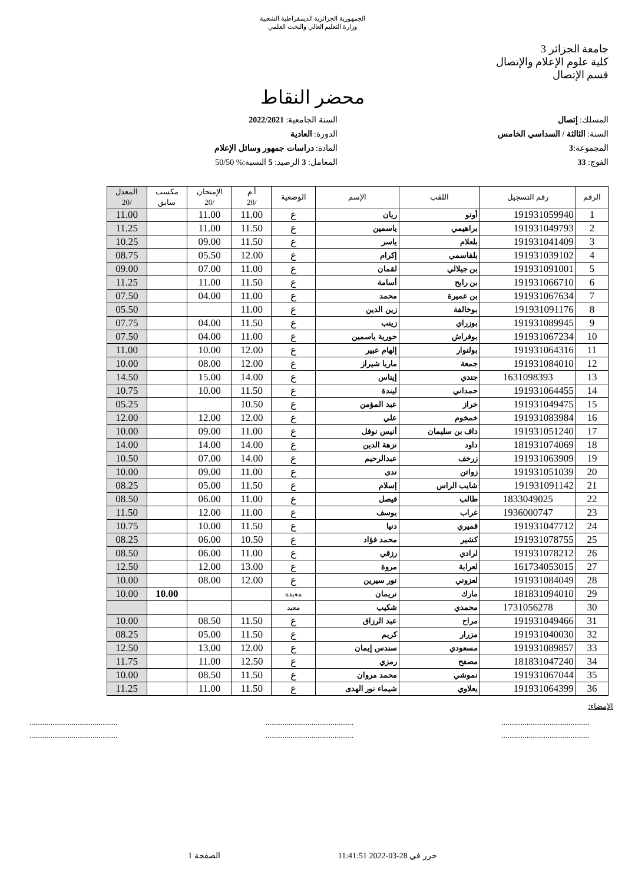الجمهورية الجزائرية الديمقراطية الشعبية
وزارة التعليم العالي والبحث العلمي
جامعة الجزائر 3
كلية علوم الإعلام والإتصال
قسم الإتصال
محضر النقاط
المسلك: إتصال
السنة: الثالثة / السداسي الخامس
المجموعة:3
الفوج: 33
السنة الجامعية: 2022/2021
الدورة: العادية
المادة: دراسات جمهور وسائل الإعلام
المعامل: 3 الرصيد: 5 النسبة:% 50/50
| الرقم | رقم التسجيل | اللقب | الإسم | الوضعية | أ.م /20 | الإمتحان /20 | مكسب سابق | المعدل /20 |
| --- | --- | --- | --- | --- | --- | --- | --- | --- |
| 1 | 191931059940 | أوتو | ريان | ع | 11.00 | 11.00 | | 11.00 |
| 2 | 191931049793 | براهيمي | ياسمين | ع | 11.50 | 11.00 | | 11.25 |
| 3 | 191931041409 | بلعلام | ياسر | ع | 11.50 | 09.00 | | 10.25 |
| 4 | 191931039102 | بلقاسمي | إكرام | ع | 12.00 | 05.50 | | 08.75 |
| 5 | 191931091001 | بن جيلالي | لقمان | ع | 11.00 | 07.00 | | 09.00 |
| 6 | 191931066710 | بن رابح | أسامة | ع | 11.50 | 11.00 | | 11.25 |
| 7 | 191931067634 | بن عميرة | محمد | ع | 11.00 | 04.00 | | 07.50 |
| 8 | 191931091176 | بوخالفة | زين الدين | ع | 11.00 | | | 05.50 |
| 9 | 191931089945 | بوزراي | زينب | ع | 11.50 | 04.00 | | 07.75 |
| 10 | 191931067234 | بوفراش | حورية ياسمين | ع | 11.00 | 04.00 | | 07.50 |
| 11 | 191931064316 | بولنوار | إلهام عبير | ع | 12.00 | 10.00 | | 11.00 |
| 12 | 191931084010 | جمعة | ماريا شيراز | ع | 12.00 | 08.00 | | 10.00 |
| 13 | 1631098393 | جندي | إيناس | ع | 14.00 | 15.00 | | 14.50 |
| 14 | 191931064455 | حمداني | ليندة | ع | 11.50 | 10.00 | | 10.75 |
| 15 | 191931049475 | خراز | عبد المؤمن | ع | 10.50 | | | 05.25 |
| 16 | 191931083984 | خمخوم | علي | ع | 12.00 | 12.00 | | 12.00 |
| 17 | 191931051240 | داف بن سليمان | أنيس نوفل | ع | 11.00 | 09.00 | | 10.00 |
| 18 | 181931074069 | داود | نزهة الدين | ع | 14.00 | 14.00 | | 14.00 |
| 19 | 191931063909 | زرخف | عبدالرحيم | ع | 14.00 | 07.00 | | 10.50 |
| 20 | 191931051039 | زواتن | ندى | ع | 11.00 | 09.00 | | 10.00 |
| 21 | 191931091142 | شايب الراس | إسلام | ع | 11.50 | 05.00 | | 08.25 |
| 22 | 1833049025 | طالب | فيصل | ع | 11.00 | 06.00 | | 08.50 |
| 23 | 1936000747 | غراب | يوسف | ع | 11.00 | 12.00 | | 11.50 |
| 24 | 191931047712 | قميري | دنيا | ع | 11.50 | 10.00 | | 10.75 |
| 25 | 191931078755 | كشير | محمد فؤاد | ع | 10.50 | 06.00 | | 08.25 |
| 26 | 191931078212 | لرادي | رزقي | ع | 11.00 | 06.00 | | 08.50 |
| 27 | 161734053015 | لعرابة | مروة | ع | 13.00 | 12.00 | | 12.50 |
| 28 | 191931084049 | لعزوني | نور سيرين | ع | 12.00 | 08.00 | | 10.00 |
| 29 | 181831094010 | مارك | نريمان | معيدة | | | 10.00 | 10.00 |
| 30 | 1731056278 | محمدي | شكيب | معيد | | | | |
| 31 | 191931049466 | مراح | عبد الرزاق | ع | 11.50 | 08.50 | | 10.00 |
| 32 | 191931040030 | مزرار | كريم | ع | 11.50 | 05.00 | | 08.25 |
| 33 | 191931089857 | مسعودي | سندس إيمان | ع | 12.00 | 13.00 | | 12.50 |
| 34 | 181831047240 | مصفح | رمزي | ع | 12.50 | 11.00 | | 11.75 |
| 35 | 191931067044 | نموشي | محمد مروان | ع | 11.50 | 08.50 | | 10.00 |
| 36 | 191931064399 | يعلاوي | شيماء نور الهدى | ع | 11.50 | 11.00 | | 11.25 |
الإمضاء:
..............................................
.............................................. ..............................................
.............................................. ..............................................
..............................................
حرر في 28-03-2022 11:41:51 الصفحة 1